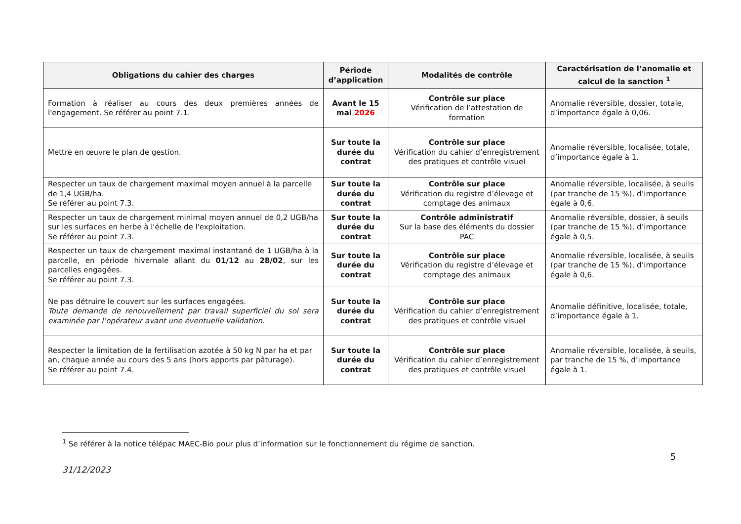| Obligations du cahier des charges | Période d’application | Modalités de contrôle | Caractérisation de l’anomalie et calcul de la sanction <sup>1</sup> |
| --- | --- | --- | --- |
| Formation à réaliser au cours des deux premières années de l'engagement. Se référer au point 7.1. | Avant le 15 mai 2026 | Contrôle sur place Vérification de l’attestation de formation | Anomalie réversible, dossier, totale, d’importance égale à 0,06. |
| Mettre en œuvre le plan de gestion. | Sur toute la durée du contrat | Contrôle sur place Vérification du cahier d’enregistrement des pratiques et contrôle visuel | Anomalie réversible, localisée, totale, d’importance égale à 1. |
| Respecter un taux de chargement maximal moyen annuel à la parcelle de 1,4 UGB/ha. Se référer au point 7.3. | Sur toute la durée du contrat | Contrôle sur place Vérification du registre d’élevage et comptage des animaux | Anomalie réversible, localisée, à seuils (par tranche de 15 %), d’importance égale à 0,6. |
| Respecter un taux de chargement minimal moyen annuel de 0,2 UGB/ha sur les surfaces en herbe à l'échelle de l'exploitation. Se référer au point 7.3. | Sur toute la durée du contrat | Contrôle administratif Sur la base des éléments du dossier PAC | Anomalie réversible, dossier, à seuils (par tranche de 15 %), d’importance égale à 0,5. |
| Respecter un taux de chargement maximal instantané de 1 UGB/ha à la parcelle, en période hivernale allant du 01/12 au 28/02 , sur les parcelles engagées. Se référer au point 7.3. | Sur toute la durée du contrat | Contrôle sur place Vérification du registre d’élevage et comptage des animaux | Anomalie réversible, localisée, à seuils (par tranche de 15 %), d’importance égale à 0,6. |
| Ne pas détruire le couvert sur les surfaces engagées. Toute demande de renouvellement par travail superficiel du sol sera examinée par l’opérateur avant une éventuelle validation. | Sur toute la durée du contrat | Contrôle sur place Vérification du cahier d’enregistrement des pratiques et contrôle visuel | Anomalie définitive, localisée, totale, d’importance égale à 1. |
| Respecter la limitation de la fertilisation azotée à 50 kg N par ha et par an, chaque année au cours des 5 ans (hors apports par pâturage). Se référer au point 7.4. | Sur toute la durée du contrat | Contrôle sur place Vérification du cahier d’enregistrement des pratiques et contrôle visuel | Anomalie réversible, localisée, à seuils, par tranche de 15 %, d’importance égale à 1. |
<sup>1</sup> Se référer à la notice télépac MAEC-Bio pour plus d’information sur le fonctionnement du régime de sanction.
5
31/12/2023